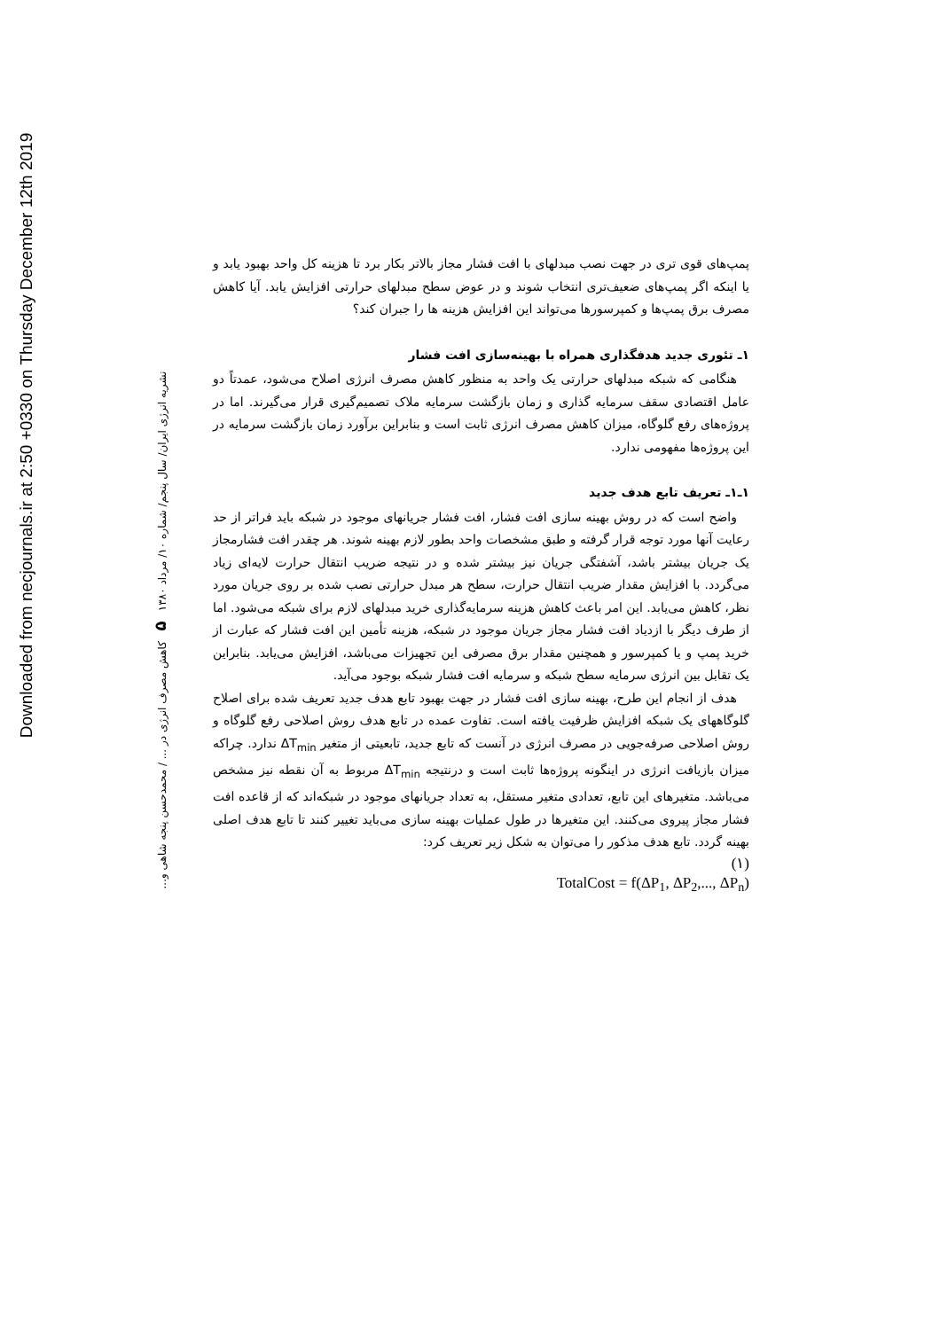Downloaded from necjournals.ir at 2:50 +0330 on Thursday December 12th 2019
نشریه انرژی ایران/ سال پنجم/ شماره ۱۰/ مرداد ۱۳۸۰ ۵ کاهش مصرف انرژی در ... / محمدحسن پنجه شاهی و...
پمپ‌های قوی تری در جهت نصب مبدلهای با افت فشار مجاز بالاتر بکار برد تا هزینه کل واحد بهبود یابد و یا اینکه اگر پمپ‌های ضعیف‌تری انتخاب شوند و در عوض سطح مبدلهای حرارتی افزایش یابد. آیا کاهش مصرف برق پمپ‌ها و کمپرسورها می‌تواند این افزایش هزینه ها را جبران کند؟
۱ـ تئوری جدید هدفگذاری همراه با بهینه‌سازی افت فشار
هنگامی که شبکه مبدلهای حرارتی یک واحد به منظور کاهش مصرف انرژی اصلاح می‌شود، عمدتاً دو عامل اقتصادی سقف سرمایه گذاری و زمان بازگشت سرمایه ملاک تصمیم‌گیری قرار می‌گیرند. اما در پروژه‌های رفع گلوگاه، میزان کاهش مصرف انرژی ثابت است و بنابراین برآورد زمان بازگشت سرمایه در این پروژه‌ها مفهومی ندارد.
۱ـ۱ـ تعریف تابع هدف جدید
واضح است که در روش بهینه سازی افت فشار، افت فشار جریانهای موجود در شبکه باید فراتر از حد رعایت آنها مورد توجه قرار گرفته و طبق مشخصات واحد بطور لازم بهینه شوند. هر چقدر افت فشارمجاز یک جریان بیشتر باشد، آشفتگی جریان نیز بیشتر شده و در نتیجه ضریب انتقال حرارت لایه‌ای زیاد می‌گردد. با افزایش مقدار ضریب انتقال حرارت، سطح هر مبدل حرارتی نصب شده بر روی جریان مورد نظر، کاهش می‌یابد. این امر باعث کاهش هزینه سرمایه‌گذاری خرید مبدلهای لازم برای شبکه می‌شود. اما از طرف دیگر با ازدیاد افت فشار مجاز جریان موجود در شبکه، هزینه تأمین این افت فشار که عبارت از خرید پمپ و یا کمپرسور و همچنین مقدار برق مصرفی این تجهیزات می‌باشد، افزایش می‌یابد. بنابراین یک تقابل بین انرژی سرمایه سطح شبکه و سرمایه افت فشار شبکه بوجود می‌آید.
هدف از انجام این طرح، بهینه سازی افت فشار در جهت بهبود تابع هدف جدید تعریف شده برای اصلاح گلوگاههای یک شبکه افزایش ظرفیت یافته است. تفاوت عمده در تابع هدف روش اصلاحی رفع گلوگاه و روش اصلاحی صرفه‌جویی در مصرف انرژی در آنست که تابع جدید، تابعیتی از متغیر ΔT<sub>min</sub> ندارد. چراکه میزان بازیافت انرژی در اینگونه پروژه‌ها ثابت است و درنتیجه ΔT<sub>min</sub> مربوط به آن نقطه نیز مشخص می‌باشد. متغیرهای این تابع، تعدادی متغیر مستقل، به تعداد جریانهای موجود در شبکه‌اند که از قاعده افت فشار مجاز پیروی می‌کنند. این متغیرها در طول عملیات بهینه سازی می‌باید تغییر کنند تا تابع هدف اصلی بهینه گردد. تابع هدف مذکور را می‌توان به شکل زیر تعریف کرد:
(۱)
TotalCost = f(ΔP<sub>1</sub>, ΔP<sub>2</sub>,..., ΔP<sub>n</sub>)